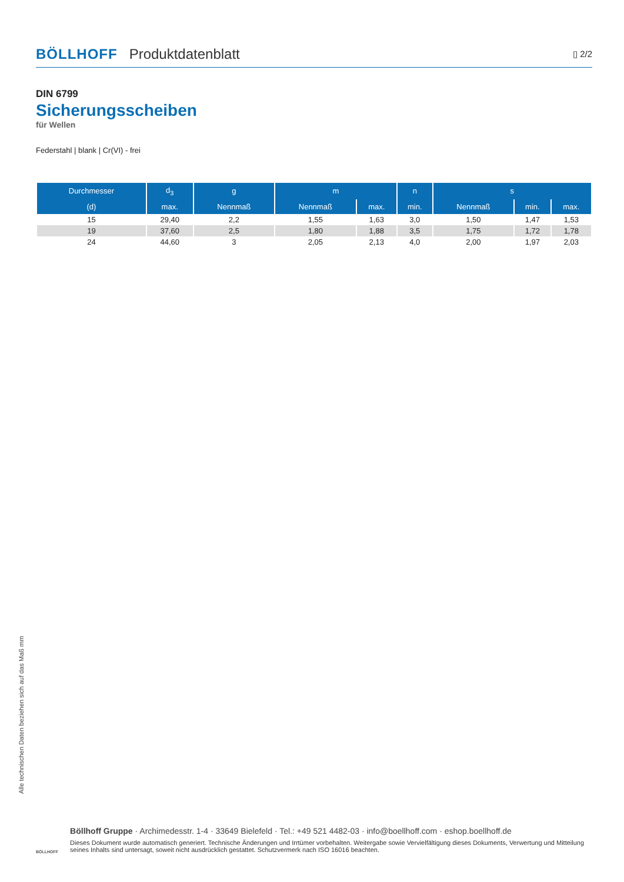BÖLLHOFF Produktdatenblatt ▯ 2/2
DIN 6799
Sicherungsscheiben
für Wellen
Federstahl | blank | Cr(VI) - frei
| Durchmesser | d<sub>3</sub> | g | m | | n | s | | |
| --- | --- | --- | --- | --- | --- | --- | --- | --- |
| (d) | max. | Nennmaß | Nennmaß | max. | min. | Nennmaß | min. | max. |
| 15 | 29,40 | 2,2 | 1,55 | 1,63 | 3,0 | 1,50 | 1,47 | 1,53 |
| 19 | 37,60 | 2,5 | 1,80 | 1,88 | 3,5 | 1,75 | 1,72 | 1,78 |
| 24 | 44,60 | 3 | 2,05 | 2,13 | 4,0 | 2,00 | 1,97 | 2,03 |
Alle technischen Daten beziehen sich auf das Maß mm
BÖLLHOFF
Böllhoff Gruppe · Archimedesstr. 1-4 · 33649 Bielefeld · Tel.: +49 521 4482-03 · info@boellhoff.com · eshop.boellhoff.de
Dieses Dokument wurde automatisch generiert. Technische Änderungen und Irrtümer vorbehalten. Weitergabe sowie Vervielfältigung dieses Dokuments, Verwertung und Mitteilung seines Inhalts sind untersagt, soweit nicht ausdrücklich gestattet. Schutzvermerk nach ISO 16016 beachten.